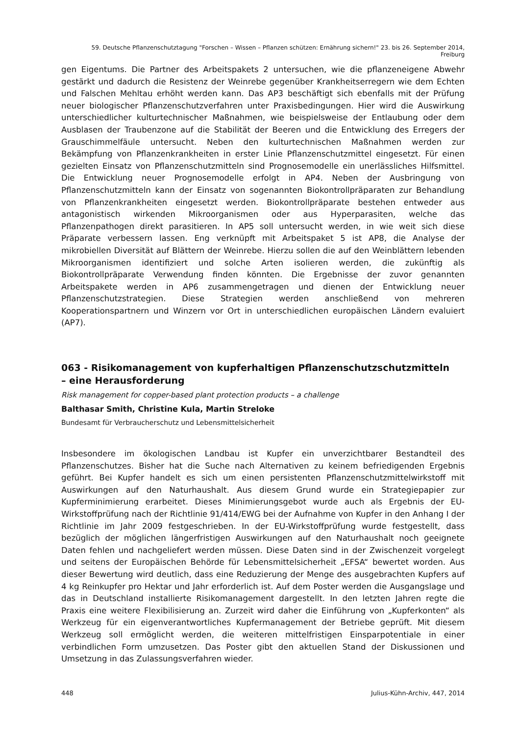59. Deutsche Pflanzenschutztagung "Forschen – Wissen – Pflanzen schützen: Ernährung sichern!" 23. bis 26. September 2014, Freiburg
gen Eigentums. Die Partner des Arbeitspakets 2 untersuchen, wie die pflanzeneigene Abwehr gestärkt und dadurch die Resistenz der Weinrebe gegenüber Krankheitserregern wie dem Echten und Falschen Mehltau erhöht werden kann. Das AP3 beschäftigt sich ebenfalls mit der Prüfung neuer biologischer Pflanzenschutzverfahren unter Praxisbedingungen. Hier wird die Auswirkung unterschiedlicher kulturtechnischer Maßnahmen, wie beispielsweise der Entlaubung oder dem Ausblasen der Traubenzone auf die Stabilität der Beeren und die Entwicklung des Erregers der Grauschimmelfäule untersucht. Neben den kulturtechnischen Maßnahmen werden zur Bekämpfung von Pflanzenkrankheiten in erster Linie Pflanzenschutzmittel eingesetzt. Für einen gezielten Einsatz von Pflanzenschutzmitteln sind Prognosemodelle ein unerlässliches Hilfsmittel. Die Entwicklung neuer Prognosemodelle erfolgt in AP4. Neben der Ausbringung von Pflanzenschutzmitteln kann der Einsatz von sogenannten Biokontrollpräparaten zur Behandlung von Pflanzenkrankheiten eingesetzt werden. Biokontrollpräparate bestehen entweder aus antagonistisch wirkenden Mikroorganismen oder aus Hyperparasiten, welche das Pflanzenpathogen direkt parasitieren. In AP5 soll untersucht werden, in wie weit sich diese Präparate verbessern lassen. Eng verknüpft mit Arbeitspaket 5 ist AP8, die Analyse der mikrobiellen Diversität auf Blättern der Weinrebe. Hierzu sollen die auf den Weinblättern lebenden Mikroorganismen identifiziert und solche Arten isolieren werden, die zukünftig als Biokontrollpräparate Verwendung finden könnten. Die Ergebnisse der zuvor genannten Arbeitspakete werden in AP6 zusammengetragen und dienen der Entwicklung neuer Pflanzenschutzstrategien. Diese Strategien werden anschließend von mehreren Kooperationspartnern und Winzern vor Ort in unterschiedlichen europäischen Ländern evaluiert (AP7).
063 - Risikomanagement von kupferhaltigen Pflanzenschutzschutzmitteln
– eine Herausforderung
Risk management for copper-based plant protection products – a challenge
Balthasar Smith, Christine Kula, Martin Streloke
Bundesamt für Verbraucherschutz und Lebensmittelsicherheit
Insbesondere im ökologischen Landbau ist Kupfer ein unverzichtbarer Bestandteil des Pflanzenschutzes. Bisher hat die Suche nach Alternativen zu keinem befriedigenden Ergebnis geführt. Bei Kupfer handelt es sich um einen persistenten Pflanzenschutzmittelwirkstoff mit Auswirkungen auf den Naturhaushalt. Aus diesem Grund wurde ein Strategiepapier zur Kupferminimierung erarbeitet. Dieses Minimierungsgebot wurde auch als Ergebnis der EU-Wirkstoffprüfung nach der Richtlinie 91/414/EWG bei der Aufnahme von Kupfer in den Anhang I der Richtlinie im Jahr 2009 festgeschrieben. In der EU-Wirkstoffprüfung wurde festgestellt, dass bezüglich der möglichen längerfristigen Auswirkungen auf den Naturhaushalt noch geeignete Daten fehlen und nachgeliefert werden müssen. Diese Daten sind in der Zwischenzeit vorgelegt und seitens der Europäischen Behörde für Lebensmittelsicherheit „EFSA“ bewertet worden. Aus dieser Bewertung wird deutlich, dass eine Reduzierung der Menge des ausgebrachten Kupfers auf 4 kg Reinkupfer pro Hektar und Jahr erforderlich ist. Auf dem Poster werden die Ausgangslage und das in Deutschland installierte Risikomanagement dargestellt. In den letzten Jahren regte die Praxis eine weitere Flexibilisierung an. Zurzeit wird daher die Einführung von „Kupferkonten“ als Werkzeug für ein eigenverantwortliches Kupfermanagement der Betriebe geprüft. Mit diesem Werkzeug soll ermöglicht werden, die weiteren mittelfristigen Einsparpotentiale in einer verbindlichen Form umzusetzen. Das Poster gibt den aktuellen Stand der Diskussionen und Umsetzung in das Zulassungsverfahren wieder.
448 Julius-Kühn-Archiv, 447, 2014